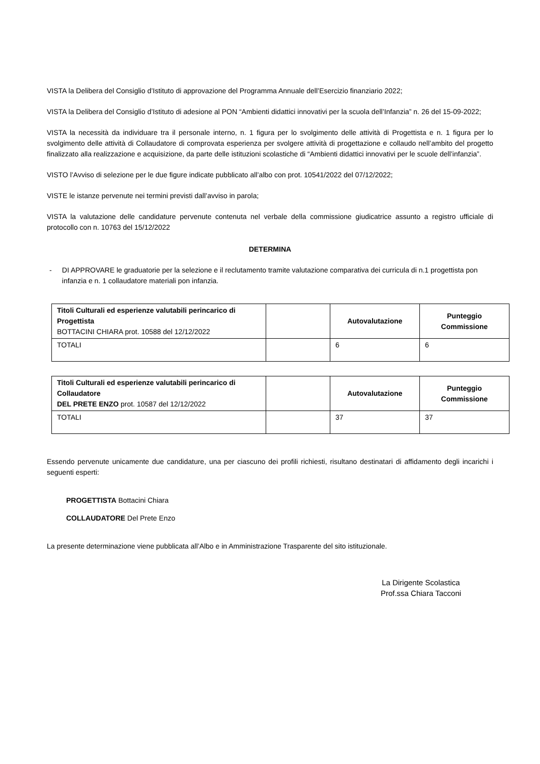VISTA la Delibera del Consiglio d’Istituto di approvazione del Programma Annuale dell’Esercizio finanziario 2022;
VISTA la Delibera del Consiglio d’Istituto di adesione al PON “Ambienti didattici innovativi per la scuola dell’Infanzia” n. 26 del 15-09-2022;
VISTA la necessità da individuare tra il personale interno, n. 1 figura per lo svolgimento delle attività di Progettista e n. 1 figura per lo svolgimento delle attività di Collaudatore di comprovata esperienza per svolgere attività di progettazione e collaudo nell’ambito del progetto finalizzato alla realizzazione e acquisizione, da parte delle istituzioni scolastiche di “Ambienti didattici innovativi per le scuole dell’infanzia”.
VISTO l’Avviso di selezione per le due figure indicate pubblicato all’albo con prot. 10541/2022 del 07/12/2022;
VISTE le istanze pervenute nei termini previsti dall’avviso in parola;
VISTA la valutazione delle candidature pervenute contenuta nel verbale della commissione giudicatrice assunto a registro ufficiale di protocollo con n. 10763 del 15/12/2022
DETERMINA
- DI APPROVARE le graduatorie per la selezione e il reclutamento tramite valutazione comparativa dei curricula di n.1 progettista pon infanzia e n. 1 collaudatore materiali pon infanzia.
| Titoli Culturali ed esperienze valutabili perincarico di Progettista BOTTACINI CHIARA prot. 10588 del 12/12/2022 | | Autovalutazione | Punteggio Commissione |
| TOTALI | | 6 | 6 |
| Titoli Culturali ed esperienze valutabili perincarico di Collaudatore DEL PRETE ENZO prot. 10587 del 12/12/2022 | | Autovalutazione | Punteggio Commissione |
| TOTALI | | 37 | 37 |
Essendo pervenute unicamente due candidature, una per ciascuno dei profili richiesti, risultano destinatari di affidamento degli incarichi i seguenti esperti:
PROGETTISTA Bottacini Chiara
COLLAUDATORE Del Prete Enzo
La presente determinazione viene pubblicata all’Albo e in Amministrazione Trasparente del sito istituzionale.
La Dirigente Scolastica
Prof.ssa Chiara Tacconi